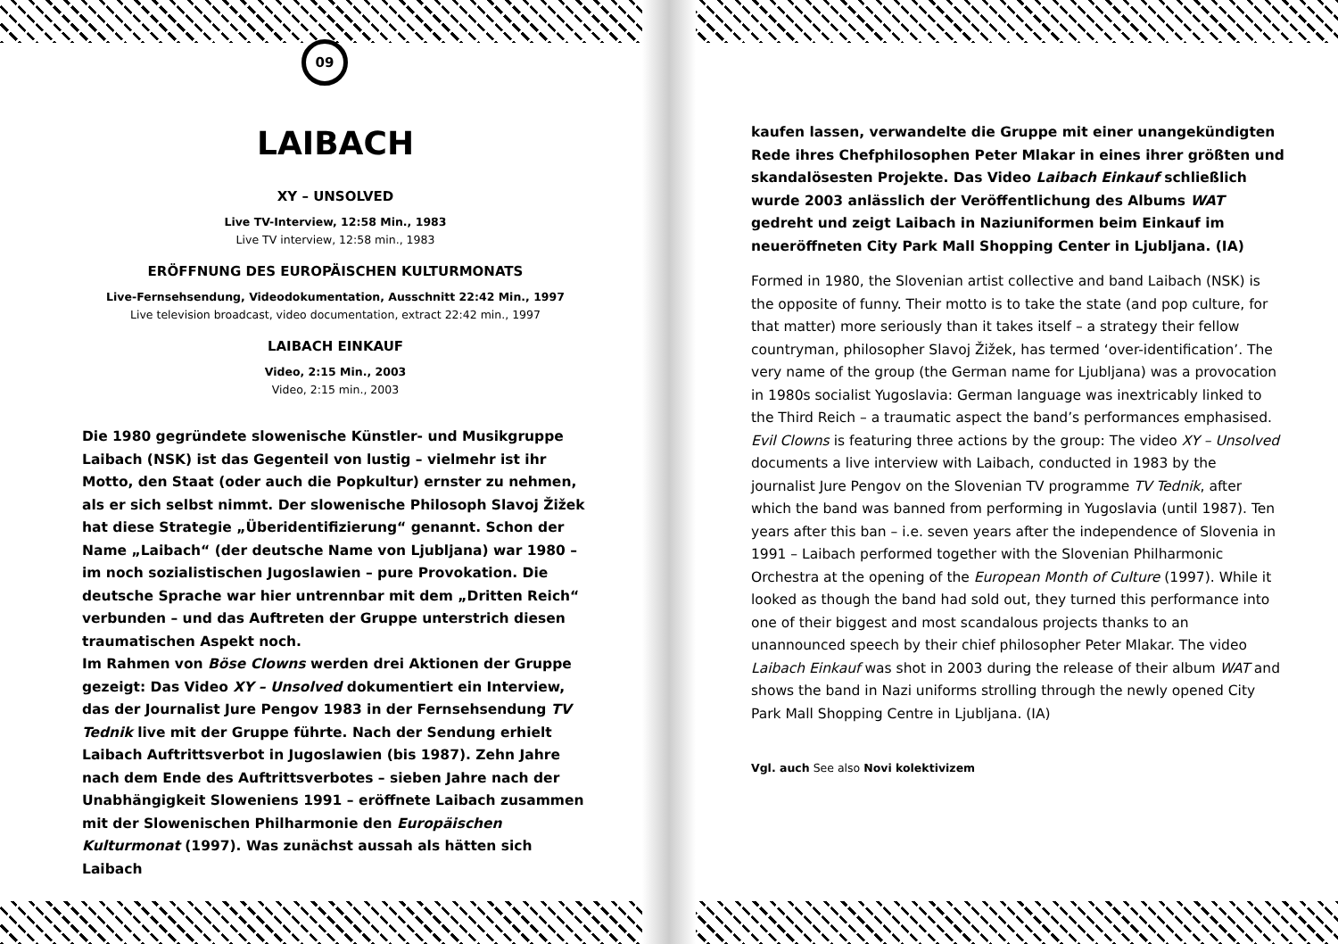09
LAIBACH
XY – UNSOLVED
Live TV-Interview, 12:58 Min., 1983
Live TV interview, 12:58 min., 1983
ERÖFFNUNG DES EUROPÄISCHEN KULTURMONATS
Live-Fernsehsendung, Videodokumentation, Ausschnitt 22:42 Min., 1997
Live television broadcast, video documentation, extract 22:42 min., 1997
LAIBACH EINKAUF
Video, 2:15 Min., 2003
Video, 2:15 min., 2003
Die 1980 gegründete slowenische Künstler- und Musikgruppe Laibach (NSK) ist das Gegenteil von lustig – vielmehr ist ihr Motto, den Staat (oder auch die Popkultur) ernster zu nehmen, als er sich selbst nimmt. Der slowenische Philosoph Slavoj Žižek hat diese Strategie „Überidentifizierung“ genannt. Schon der Name „Laibach“ (der deutsche Name von Ljubljana) war 1980 – im noch sozialistischen Jugoslawien – pure Provokation. Die deutsche Sprache war hier untrennbar mit dem „Dritten Reich“ verbunden – und das Auftreten der Gruppe unterstrich diesen traumatischen Aspekt noch.
Im Rahmen von Böse Clowns werden drei Aktionen der Gruppe gezeigt: Das Video XY – Unsolved dokumentiert ein Interview, das der Journalist Jure Pengov 1983 in der Fernsehsendung TV Tednik live mit der Gruppe führte. Nach der Sendung erhielt Laibach Auftrittsverbot in Jugoslawien (bis 1987). Zehn Jahre nach dem Ende des Auftrittsverbotes – sieben Jahre nach der Unabhängigkeit Sloweniens 1991 – eröffnete Laibach zusammen mit der Slowenischen Philharmonie den Europäischen Kulturmonat (1997). Was zunächst aussah als hätten sich Laibach
kaufen lassen, verwandelte die Gruppe mit einer unangekündigten Rede ihres Chefphilosophen Peter Mlakar in eines ihrer größten und skandalösesten Projekte. Das Video Laibach Einkauf schließlich wurde 2003 anlässlich der Veröffentlichung des Albums WAT gedreht und zeigt Laibach in Naziuniformen beim Einkauf im neueröffneten City Park Mall Shopping Center in Ljubljana. (IA)
Formed in 1980, the Slovenian artist collective and band Laibach (NSK) is the opposite of funny. Their motto is to take the state (and pop culture, for that matter) more seriously than it takes itself – a strategy their fellow countryman, philosopher Slavoj Žižek, has termed ‘over-identification’. The very name of the group (the German name for Ljubljana) was a provocation in 1980s socialist Yugoslavia: German language was inextricably linked to the Third Reich – a traumatic aspect the band’s performances emphasised.
Evil Clowns is featuring three actions by the group: The video XY – Unsolved documents a live interview with Laibach, conducted in 1983 by the journalist Jure Pengov on the Slovenian TV programme TV Tednik, after which the band was banned from performing in Yugoslavia (until 1987). Ten years after this ban – i.e. seven years after the independence of Slovenia in 1991 – Laibach performed together with the Slovenian Philharmonic Orchestra at the opening of the European Month of Culture (1997). While it looked as though the band had sold out, they turned this performance into one of their biggest and most scandalous projects thanks to an unannounced speech by their chief philosopher Peter Mlakar. The video Laibach Einkauf was shot in 2003 during the release of their album WAT and shows the band in Nazi uniforms strolling through the newly opened City Park Mall Shopping Centre in Ljubljana. (IA)
Vgl. auch See also Novi kolektivizem